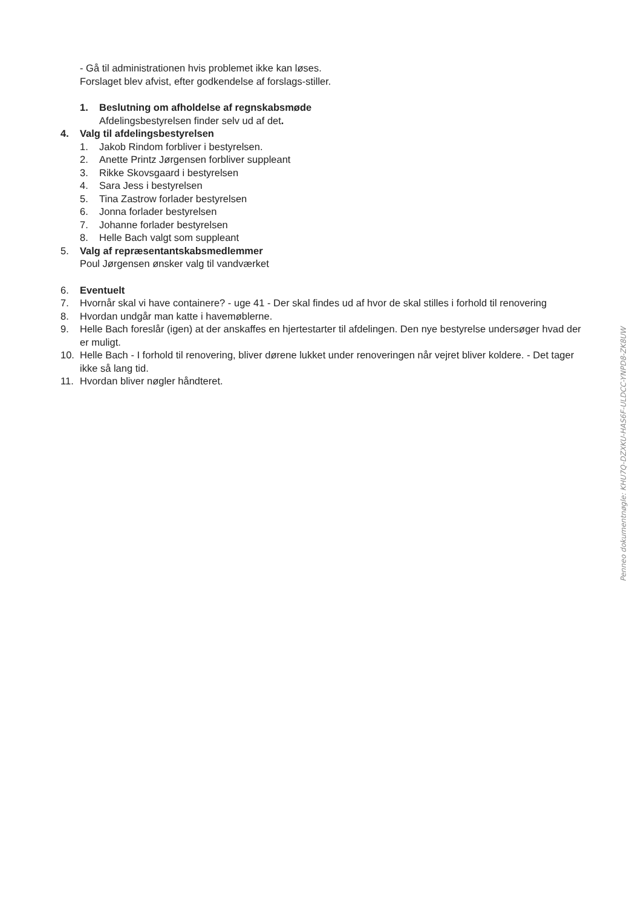- Gå til administrationen hvis problemet ikke kan løses.
Forslaget blev afvist, efter godkendelse af forslags-stiller.
1. Beslutning om afholdelse af regnskabsmøde
Afdelingsbestyrelsen finder selv ud af det.
4. Valg til afdelingsbestyrelsen
1. Jakob Rindom forbliver i bestyrelsen.
2. Anette Printz Jørgensen forbliver suppleant
3. Rikke Skovsgaard i bestyrelsen
4. Sara Jess i bestyrelsen
5. Tina Zastrow forlader bestyrelsen
6. Jonna forlader bestyrelsen
7. Johanne forlader bestyrelsen
8. Helle Bach valgt som suppleant
5. Valg af repræsentantskabsmedlemmer
Poul Jørgensen ønsker valg til vandværket
6. Eventuelt
7. Hvornår skal vi have containere? - uge 41 - Der skal findes ud af hvor de skal stilles i forhold til renovering
8. Hvordan undgår man katte i havemøblerne.
9. Helle Bach foreslår (igen) at der anskaffes en hjertestarter til afdelingen. Den nye bestyrelse undersøger hvad der er muligt.
10. Helle Bach - I forhold til renovering, bliver dørene lukket under renoveringen når vejret bliver koldere. - Det tager ikke så lang tid.
11. Hvordan bliver nøgler håndteret.
Penneo dokumentnøgle: KHU7Q-DZXKU-HAS6F-ULDCC-YNPD8-ZK8UW